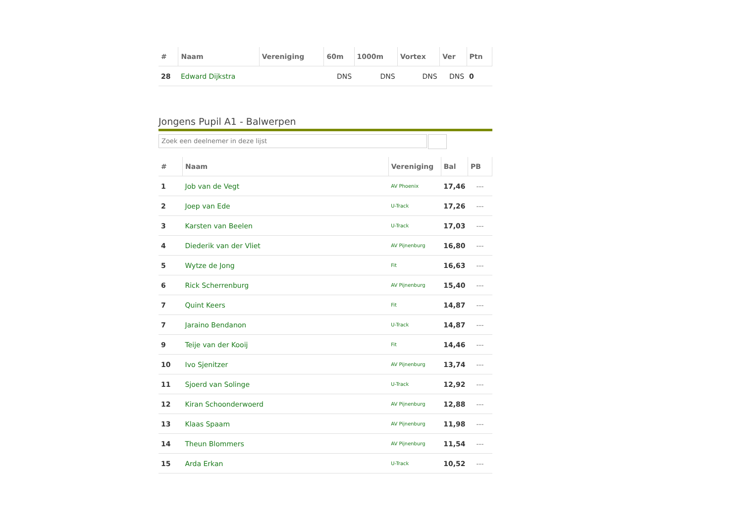| # | Naam | Vereniging | 60m | 1000m | Vortex | Ver | Ptn |
| --- | --- | --- | --- | --- | --- | --- | --- |
| 28 | Edward Dijkstra | | DNS | DNS | DNS | DNS | 0 |
Jongens Pupil A1 - Balwerpen
Zoek een deelnemer in deze lijst
| # | Naam | Vereniging | Bal | PB |
| --- | --- | --- | --- | --- |
| 1 | Job van de Vegt | AV Phoenix | 17,46 | --- |
| 2 | Joep van Ede | U-Track | 17,26 | --- |
| 3 | Karsten van Beelen | U-Track | 17,03 | --- |
| 4 | Diederik van der Vliet | AV Pijnenburg | 16,80 | --- |
| 5 | Wytze de Jong | Fit | 16,63 | --- |
| 6 | Rick Scherrenburg | AV Pijnenburg | 15,40 | --- |
| 7 | Quint Keers | Fit | 14,87 | --- |
| 7 | Jaraino Bendanon | U-Track | 14,87 | --- |
| 9 | Teije van der Kooij | Fit | 14,46 | --- |
| 10 | Ivo Sjenitzer | AV Pijnenburg | 13,74 | --- |
| 11 | Sjoerd van Solinge | U-Track | 12,92 | --- |
| 12 | Kiran Schoonderwoerd | AV Pijnenburg | 12,88 | --- |
| 13 | Klaas Spaam | AV Pijnenburg | 11,98 | --- |
| 14 | Theun Blommers | AV Pijnenburg | 11,54 | --- |
| 15 | Arda Erkan | U-Track | 10,52 | --- |